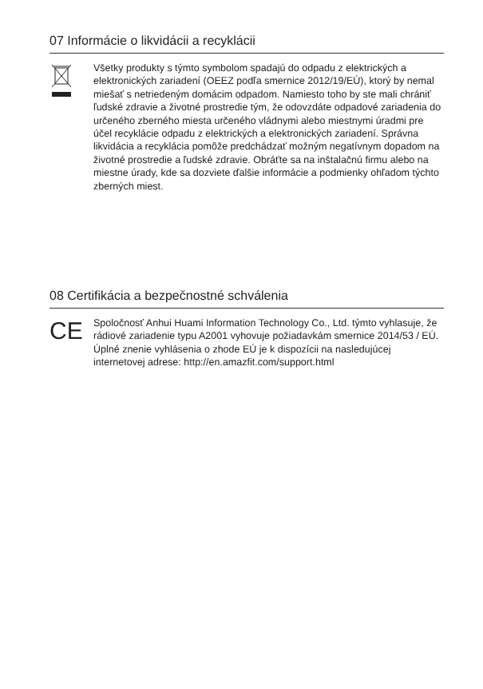07 Informácie o likvidácii a recyklácii
Všetky produkty s týmto symbolom spadajú do odpadu z elektrických a elektronických zariadení (OEEZ podľa smernice 2012/19/EÚ), ktorý by nemal miešať s netriedeným domácim odpadom. Namiesto toho by ste mali chrániť ľudské zdravie a životné prostredie tým, že odovzdáte odpadové zariadenia do určeného zberného miesta určeného vládnymi alebo miestnymi úradmi pre účel recyklácie odpadu z elektrických a elektronických zariadení. Správna likvidácia a recyklácia pomôže predchádzať možným negatívnym dopadom na životné prostredie a ľudské zdravie. Obráťte sa na inštalačnú firmu alebo na miestne úrady, kde sa dozviete ďalšie informácie a podmienky ohľadom týchto zberných miest.
08 Certifikácia a bezpečnostné schválenia
CE
Spoločnosť Anhui Huami Information Technology Co., Ltd. týmto vyhlasuje, že rádiové zariadenie typu A2001 vyhovuje požiadavkám smernice 2014/53 / EÚ. Úplné znenie vyhlásenia o zhode EÚ je k dispozícii na nasledujúcej internetovej adrese: http://en.amazfit.com/support.html